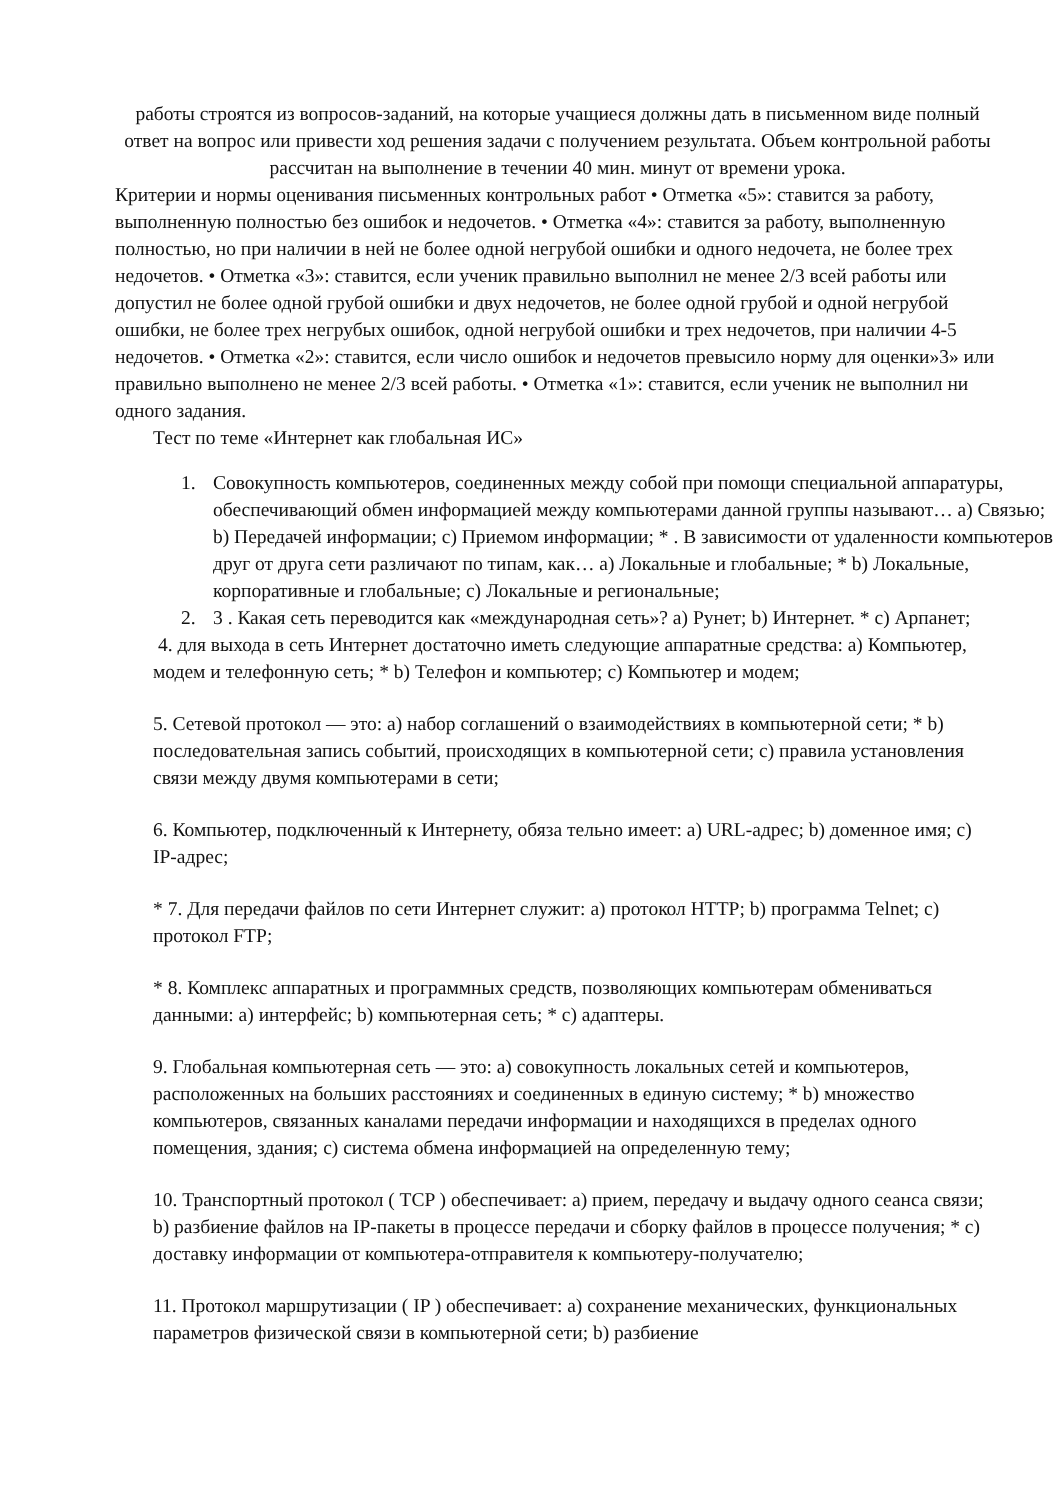работы строятся из вопросов-заданий, на которые учащиеся должны дать в письменном виде полный ответ на вопрос или привести ход решения задачи с получением результата. Объем контрольной работы рассчитан на выполнение в течении 40 мин. минут от времени урока.
Критерии и нормы оценивания письменных контрольных работ • Отметка «5»: ставится за работу, выполненную полностью без ошибок и недочетов. • Отметка «4»: ставится за работу, выполненную полностью, но при наличии в ней не более одной негрубой ошибки и одного недочета, не более трех недочетов. • Отметка «3»: ставится, если ученик правильно выполнил не менее 2/3 всей работы или допустил не более одной грубой ошибки и двух недочетов, не более одной грубой и одной негрубой ошибки, не более трех негрубых ошибок, одной негрубой ошибки и трех недочетов, при наличии 4-5 недочетов. • Отметка «2»: ставится, если число ошибок и недочетов превысило норму для оценки»3» или правильно выполнено не менее 2/3 всей работы. • Отметка «1»: ставится, если ученик не выполнил ни одного задания.
Тест по теме «Интернет как глобальная ИС»
1. Совокупность компьютеров, соединенных между собой при помощи специальной аппаратуры, обеспечивающий обмен информацией между компьютерами данной группы называют… a) Связью; b) Передачей информации; c) Приемом информации; * . В зависимости от удаленности компьютеров друг от друга сети различают по типам, как… a) Локальные и глобальные; * b) Локальные, корпоративные и глобальные; c) Локальные и региональные;
2. 3 . Какая сеть переводится как «международная сеть»? a) Рунет; b) Интернет. * c) Арпанет;
4. для выхода в сеть Интернет достаточно иметь следующие аппаратные средства: a) Компьютер, модем и телефонную сеть; * b) Телефон и компьютер; c) Компьютер и модем;
5. Сетевой протокол — это: a) набор соглашений о взаимодействиях в компьютерной сети; * b) последовательная запись событий, происходящих в компьютерной сети; c) правила установления связи между двумя компьютерами в сети;
6. Компьютер, подключенный к Интернету, обяза тельно имеет: a) URL-адрес; b) доменное имя; c) IP-адрес;
* 7. Для передачи файлов по сети Интернет служит: a) протокол HTTP; b) программа Telnet; c) протокол FTP;
* 8. Комплекс аппаратных и программных средств, позволяющих компьютерам обмениваться данными: a) интерфейс; b) компьютерная сеть; * c) адаптеры.
9. Глобальная компьютерная сеть — это: a) совокупность локальных сетей и компьютеров, расположенных на больших расстояниях и соединенных в единую систему; * b) множество компьютеров, связанных каналами передачи информации и находящихся в пределах одного помещения, здания; c) система обмена информацией на определенную тему;
10. Транспортный протокол ( TCP ) обеспечивает: a) прием, передачу и выдачу одного сеанса связи; b) разбиение файлов на IP-пакеты в процессе передачи и сборку файлов в процессе получения; * c) доставку информации от компьютера-отправителя к компьютеру-получателю;
11. Протокол маршрутизации ( IP ) обеспечивает: a) сохранение механических, функциональных параметров физической связи в компьютерной сети; b) разбиение